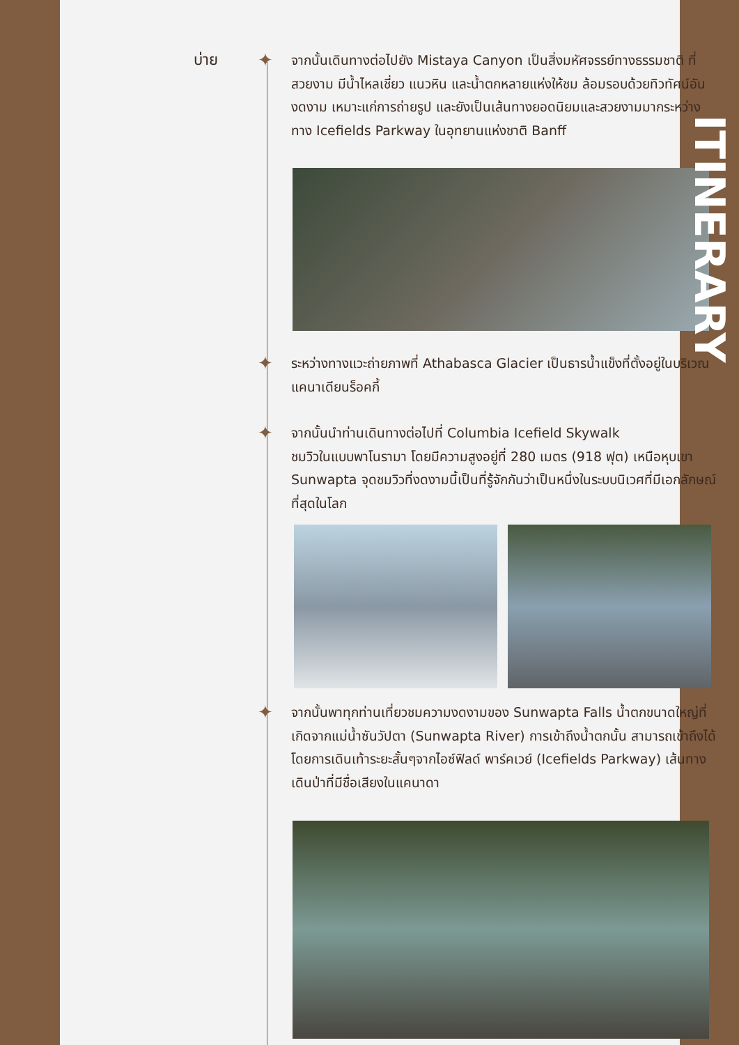บ่าย
✦
จากนั้นเดินทางต่อไปยัง Mistaya Canyon เป็นสิ่งมหัศจรรย์ทางธรรมชาติ ที่สวยงาม มีน้ำไหลเชี่ยว แนวหิน และน้ำตกหลายแห่งให้ชม ล้อมรอบด้วยทิวทัศน์อันงดงาม เหมาะแก่การถ่ายรูป และยังเป็นเส้นทางยอดนิยมและสวยงามมากระหว่างทาง Icefields Parkway ในอุทยานแห่งชาติ Banff
✦
ระหว่างทางแวะถ่ายภาพที่ Athabasca Glacier เป็นธารน้ำแข็งที่ตั้งอยู่ในบริเวณแคนาเดียนร็อคกี้
✦
จากนั้นนำท่านเดินทางต่อไปที่ Columbia Icefield Skywalk
ชมวิวในแบบพาโนรามา โดยมีความสูงอยู่ที่ 280 เมตร (918 ฟุต) เหนือหุบเขา Sunwapta จุดชมวิวที่งดงามนี้เป็นที่รู้จักกันว่าเป็นหนึ่งในระบบนิเวศที่มีเอกลักษณ์ที่สุดในโลก
✦
จากนั้นพาทุกท่านเที่ยวชมความงดงามของ Sunwapta Falls น้ำตกขนาดใหญ่ที่เกิดจากแม่น้ำซันวัปตา (Sunwapta River) การเข้าถึงน้ำตกนั้น สามารถเข้าถึงได้โดยการเดินเท้าระยะสั้นๆจากไอซ์ฟิลด์ พาร์คเวย์ (Icefields Parkway) เส้นทางเดินป่าที่มีชื่อเสียงในแคนาดา
ITINERARY